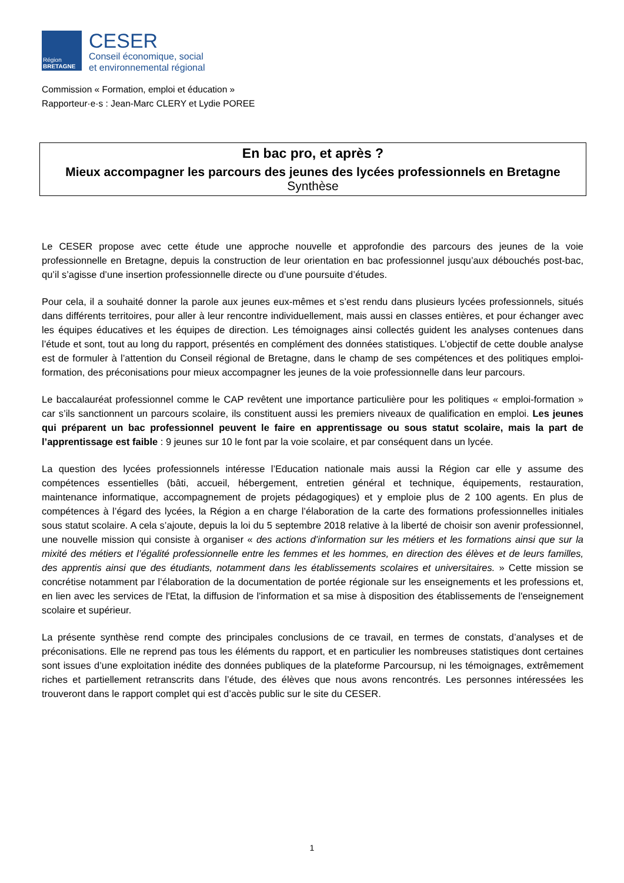Région
BRETAGNE
CESER
Conseil économique, social
et environnemental régional
Commission « Formation, emploi et éducation »
Rapporteur·e·s : Jean-Marc CLERY et Lydie POREE
En bac pro, et après ?
Mieux accompagner les parcours des jeunes des lycées professionnels en Bretagne
Synthèse
Le CESER propose avec cette étude une approche nouvelle et approfondie des parcours des jeunes de la voie professionnelle en Bretagne, depuis la construction de leur orientation en bac professionnel jusqu’aux débouchés post-bac, qu’il s’agisse d’une insertion professionnelle directe ou d’une poursuite d’études.
Pour cela, il a souhaité donner la parole aux jeunes eux-mêmes et s’est rendu dans plusieurs lycées professionnels, situés dans différents territoires, pour aller à leur rencontre individuellement, mais aussi en classes entières, et pour échanger avec les équipes éducatives et les équipes de direction. Les témoignages ainsi collectés guident les analyses contenues dans l’étude et sont, tout au long du rapport, présentés en complément des données statistiques. L’objectif de cette double analyse est de formuler à l’attention du Conseil régional de Bretagne, dans le champ de ses compétences et des politiques emploi-formation, des préconisations pour mieux accompagner les jeunes de la voie professionnelle dans leur parcours.
Le baccalauréat professionnel comme le CAP revêtent une importance particulière pour les politiques « emploi-formation » car s’ils sanctionnent un parcours scolaire, ils constituent aussi les premiers niveaux de qualification en emploi. Les jeunes qui préparent un bac professionnel peuvent le faire en apprentissage ou sous statut scolaire, mais la part de l’apprentissage est faible : 9 jeunes sur 10 le font par la voie scolaire, et par conséquent dans un lycée.
La question des lycées professionnels intéresse l’Education nationale mais aussi la Région car elle y assume des compétences essentielles (bâti, accueil, hébergement, entretien général et technique, équipements, restauration, maintenance informatique, accompagnement de projets pédagogiques) et y emploie plus de 2 100 agents. En plus de compétences à l’égard des lycées, la Région a en charge l’élaboration de la carte des formations professionnelles initiales sous statut scolaire. A cela s’ajoute, depuis la loi du 5 septembre 2018 relative à la liberté de choisir son avenir professionnel, une nouvelle mission qui consiste à organiser « des actions d’information sur les métiers et les formations ainsi que sur la mixité des métiers et l’égalité professionnelle entre les femmes et les hommes, en direction des élèves et de leurs familles, des apprentis ainsi que des étudiants, notamment dans les établissements scolaires et universitaires. » Cette mission se concrétise notamment par l’élaboration de la documentation de portée régionale sur les enseignements et les professions et, en lien avec les services de l'Etat, la diffusion de l'information et sa mise à disposition des établissements de l'enseignement scolaire et supérieur.
La présente synthèse rend compte des principales conclusions de ce travail, en termes de constats, d’analyses et de préconisations. Elle ne reprend pas tous les éléments du rapport, et en particulier les nombreuses statistiques dont certaines sont issues d’une exploitation inédite des données publiques de la plateforme Parcoursup, ni les témoignages, extrêmement riches et partiellement retranscrits dans l’étude, des élèves que nous avons rencontrés. Les personnes intéressées les trouveront dans le rapport complet qui est d’accès public sur le site du CESER.
1